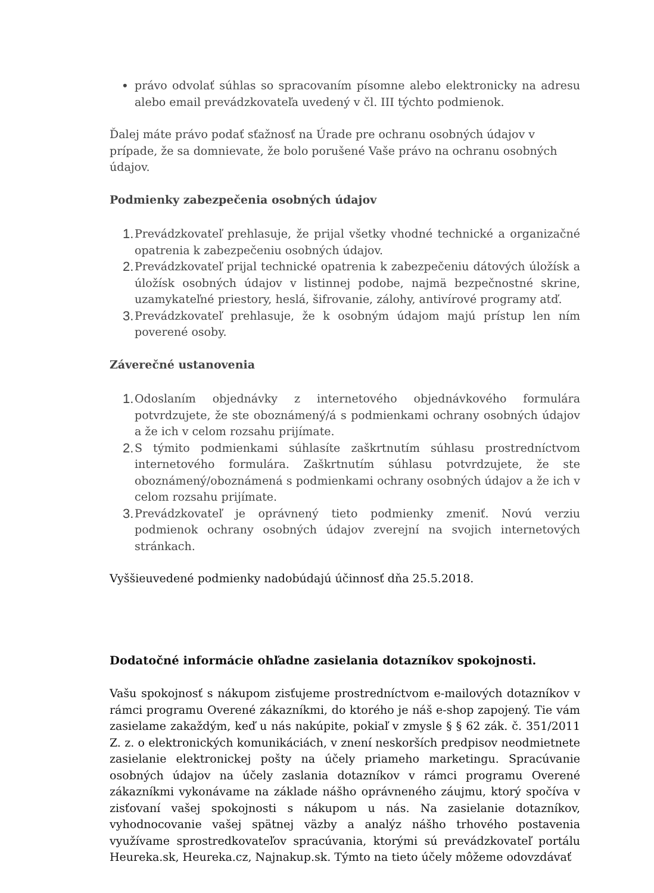• právo odvolať súhlas so spracovaním písomne alebo elektronicky na adresu alebo email prevádzkovateľa uvedený v čl. III týchto podmienok.
Ďalej máte právo podať sťažnosť na Úrade pre ochranu osobných údajov v prípade, že sa domnievate, že bolo porušené Vaše právo na ochranu osobných údajov.
Podmienky zabezpečenia osobných údajov
1. Prevádzkovateľ prehlasuje, že prijal všetky vhodné technické a organizačné opatrenia k zabezpečeniu osobných údajov.
2. Prevádzkovateľ prijal technické opatrenia k zabezpečeniu dátových úložísk a úložísk osobných údajov v listinnej podobe, najmä bezpečnostné skrine, uzamykateľné priestory, heslá, šifrovanie, zálohy, antivírové programy atď.
3. Prevádzkovateľ prehlasuje, že k osobným údajom majú prístup len ním poverené osoby.
Záverečné ustanovenia
1. Odoslaním objednávky z internetového objednávkového formulára potvrdzujete, že ste oboznámený/á s podmienkami ochrany osobných údajov a že ich v celom rozsahu prijímate.
2. S týmito podmienkami súhlasíte zaškrtnutím súhlasu prostredníctvom internetového formulára. Zaškrtnutím súhlasu potvrdzujete, že ste oboznámený/oboznámená s podmienkami ochrany osobných údajov a že ich v celom rozsahu prijímate.
3. Prevádzkovateľ je oprávnený tieto podmienky zmeniť. Novú verziu podmienok ochrany osobných údajov zverejní na svojich internetových stránkach.
Vyššieuvedené podmienky nadobúdajú účinnosť dňa 25.5.2018.
Dodatočné informácie ohľadne zasielania dotazníkov spokojnosti.
Vašu spokojnosť s nákupom zisťujeme prostredníctvom e-mailových dotazníkov v rámci programu Overené zákazníkmi, do ktorého je náš e-shop zapojený. Tie vám zasielame zakaždým, keď u nás nakúpite, pokiaľ v zmysle § § 62 zák. č. 351/2011 Z. z. o elektronických komunikáciách, v znení neskorších predpisov neodmietnete zasielanie elektronickej pošty na účely priameho marketingu. Spracúvanie osobných údajov na účely zaslania dotazníkov v rámci programu Overené zákazníkmi vykonávame na základe nášho oprávneného záujmu, ktorý spočíva v zisťovaní vašej spokojnosti s nákupom u nás. Na zasielanie dotazníkov, vyhodnocovanie vašej spätnej väzby a analýz nášho trhového postavenia využívame sprostredkovateľov spracúvania, ktorými sú prevádzkovateľ portálu Heureka.sk, Heureka.cz, Najnakup.sk. Týmto na tieto účely môžeme odovzdávať